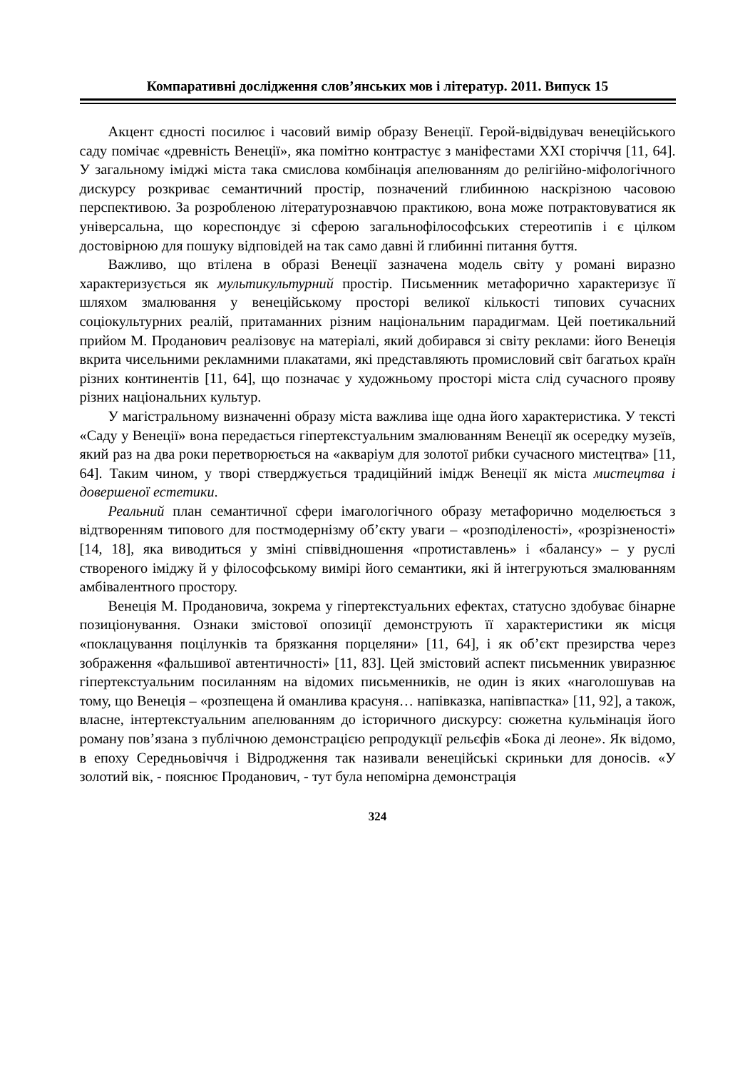Компаративні дослідження слов’янських мов і літератур. 2011. Випуск 15
Акцент єдності посилює і часовий вимір образу Венеції. Герой-відвідувач венеційського саду помічає «древність Венеції», яка помітно контрастує з маніфестами XXI сторіччя [11, 64]. У загальному іміджі міста така смислова комбінація апелюванням до релігійно-міфологічного дискурсу розкриває семантичний простір, позначений глибинною наскрізною часовою перспективою. За розробленою літературознавчою практикою, вона може потрактовуватися як універсальна, що кореспондує зі сферою загальнофілософських стереотипів і є цілком достовірною для пошуку відповідей на так само давні й глибинні питання буття.
Важливо, що втілена в образі Венеції зазначена модель світу у романі виразно характеризується як мультикультурний простір. Письменник метафорично характеризує її шляхом змалювання у венеційському просторі великої кількості типових сучасних соціокультурних реалій, притаманних різним національним парадигмам. Цей поетикальний прийом М. Проданович реалізовує на матеріалі, який добирався зі світу реклами: його Венеція вкрита чисельними рекламними плакатами, які представляють промисловий світ багатьох країн різних континентів [11, 64], що позначає у художньому просторі міста слід сучасного прояву різних національних культур.
У магістральному визначенні образу міста важлива іще одна його характеристика. У тексті «Саду у Венеції» вона передається гіпертекстуальним змалюванням Венеції як осередку музеїв, який раз на два роки перетворюється на «акваріум для золотої рибки сучасного мистецтва» [11, 64]. Таким чином, у творі стверджується традиційний імідж Венеції як міста мистецтва і довершеної естетики.
Реальний план семантичної сфери імагологічного образу метафорично моделюється з відтворенням типового для постмодернізму об’єкту уваги – «розподіленості», «розрізненості» [14, 18], яка виводиться у зміні співвідношення «протиставлень» і «балансу» – у руслі створеного іміджу й у філософському вимірі його семантики, які й інтегруються змалюванням амбівалентного простору.
Венеція М. Продановича, зокрема у гіпертекстуальних ефектах, статусно здобуває бінарне позиціонування. Ознаки змістової опозиції демонструють її характеристики як місця «поклацування поцілунків та брязкання порцеляни» [11, 64], і як об’єкт презирства через зображення «фальшивої автентичності» [11, 83]. Цей змістовий аспект письменник увиразнює гіпертекстуальним посиланням на відомих письменників, не один із яких «наголошував на тому, що Венеція – «розпещена й оманлива красуня… напівказка, напівпастка» [11, 92], а також, власне, інтертекстуальним апелюванням до історичного дискурсу: сюжетна кульмінація його роману пов’язана з публічною демонстрацією репродукції рельєфів «Бока ді леоне». Як відомо, в епоху Середньовіччя і Відродження так називали венеційські скриньки для доносів. «У золотий вік, - пояснює Проданович, - тут була непомірна демонстрація
324